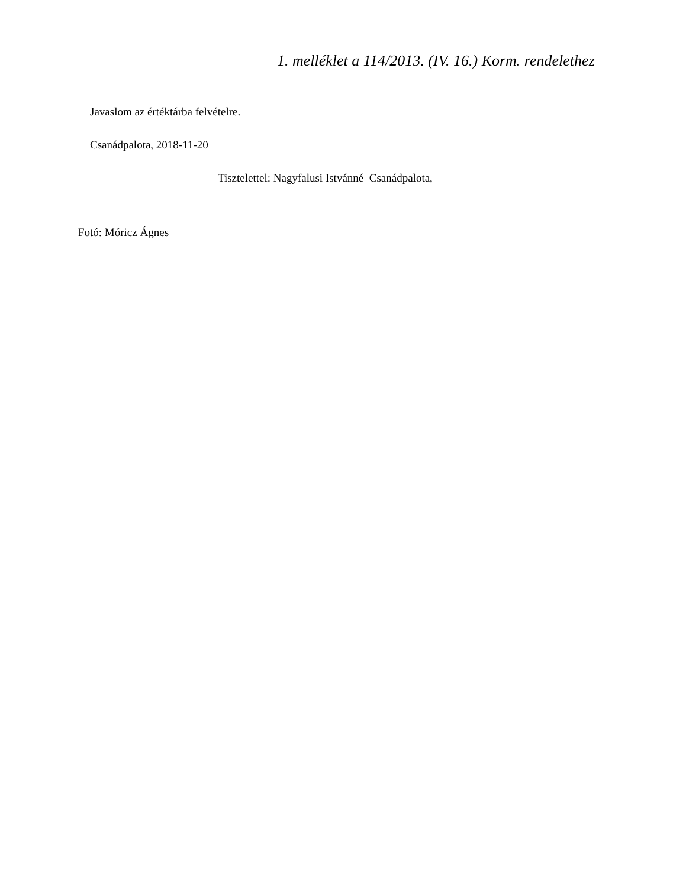1. melléklet a 114/2013. (IV. 16.) Korm. rendelethez
Javaslom az értéktárba felvételre.
Csanádpalota, 2018-11-20
Tisztelettel: Nagyfalusi Istvánné Csanádpalota,
Fotó: Móricz Ágnes